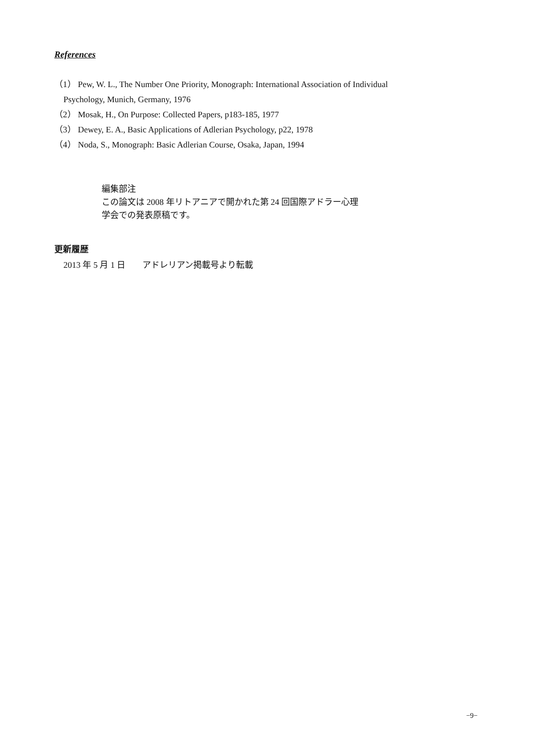References
（1） Pew, W. L., The Number One Priority, Monograph: International Association of Individual
Psychology, Munich, Germany, 1976
（2） Mosak, H., On Purpose: Collected Papers, p183-185, 1977
（3） Dewey, E. A., Basic Applications of Adlerian Psychology, p22, 1978
（4） Noda, S., Monograph: Basic Adlerian Course, Osaka, Japan, 1994
編集部注
この論文は 2008 年リトアニアで開かれた第 24 回国際アドラー心理
学会での発表原稿です。
更新履歴
2013 年 5 月 1 日　　アドレリアン掲載号より転載
−9−